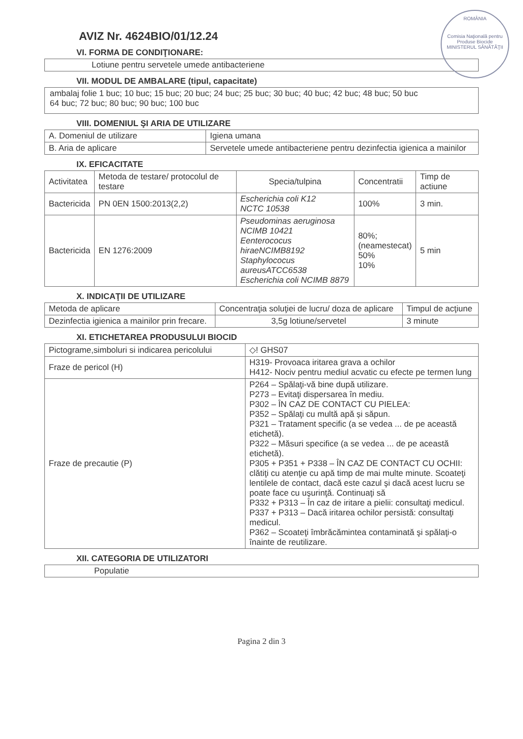ROMÂNIA
Comisia Naţională pentru Produse Biocide
MINISTERUL SĂNĂTĂŢII
AVIZ Nr. 4624BIO/01/12.24
VI. FORMA DE CONDIŢIONARE:
Lotiune pentru servetele umede antibacteriene
VII. MODUL DE AMBALARE (tipul, capacitate)
ambalaj folie 1 buc; 10 buc; 15 buc; 20 buc; 24 buc; 25 buc; 30 buc; 40 buc; 42 buc; 48 buc; 50 buc
64 buc; 72 buc; 80 buc; 90 buc; 100 buc
VIII. DOMENIUL ŞI ARIA DE UTILIZARE
| A. Domeniul de utilizare | Igiena umana |
| B. Aria de aplicare | Servetele umede antibacteriene pentru dezinfectia igienica a mainilor |
IX. EFICACITATE
| Activitatea | Metoda de testare/ protocolul de testare | Specia/tulpina | Concentratii | Timp de actiune |
| --- | --- | --- | --- | --- |
| Bactericida | PN 0EN 1500:2013(2,2) | Escherichia coli K12 NCTC 10538 | 100% | 3 min. |
| Bactericida | EN 1276:2009 | Pseudominas aeruginosa NCIMB 10421 Eenterococus hiraeNCIMB8192 Staphylococus aureusATCC6538 Escherichia coli NCIMB 8879 | 80%; (neamestecat) 50% 10% | 5 min |
X. INDICAŢII DE UTILIZARE
| Metoda de aplicare | Concentraţia soluţiei de lucru/ doza de aplicare | Timpul de acţiune |
| --- | --- | --- |
| Dezinfectia igienica a mainilor prin frecare. | 3,5g lotiune/servetel | 3 minute |
XI. ETICHETAREA PRODUSULUI BIOCID
| Pictograme,simboluri si indicarea pericolului | ◇! GHS07 |
| Fraze de pericol (H) | H319- Provoaca iritarea grava a ochilor H412- Nociv pentru mediul acvatic cu efecte pe termen lung |
| Fraze de precautie (P) | P264 – Spălaţi-vă bine după utilizare. P273 – Evitaţi dispersarea în mediu. P302 – ÎN CAZ DE CONTACT CU PIELEA: P352 – Spălaţi cu multă apă și săpun. P321 – Tratament specific (a se vedea ... de pe această etichetă). P322 – Măsuri specifice (a se vedea ... de pe această etichetă). P305 + P351 + P338 – ÎN CAZ DE CONTACT CU OCHII: clătiţi cu atenţie cu apă timp de mai multe minute. Scoateţi lentilele de contact, dacă este cazul şi dacă acest lucru se poate face cu uşurinţă. Continuaţi să P332 + P313 – În caz de iritare a pielii: consultaţi medicul. P337 + P313 – Dacă iritarea ochilor persistă: consultaţi medicul. P362 – Scoateţi îmbrăcămintea contaminată şi spălaţi-o înainte de reutilizare. |
XII. CATEGORIA DE UTILIZATORI
Populatie
Pagina 2 din 3